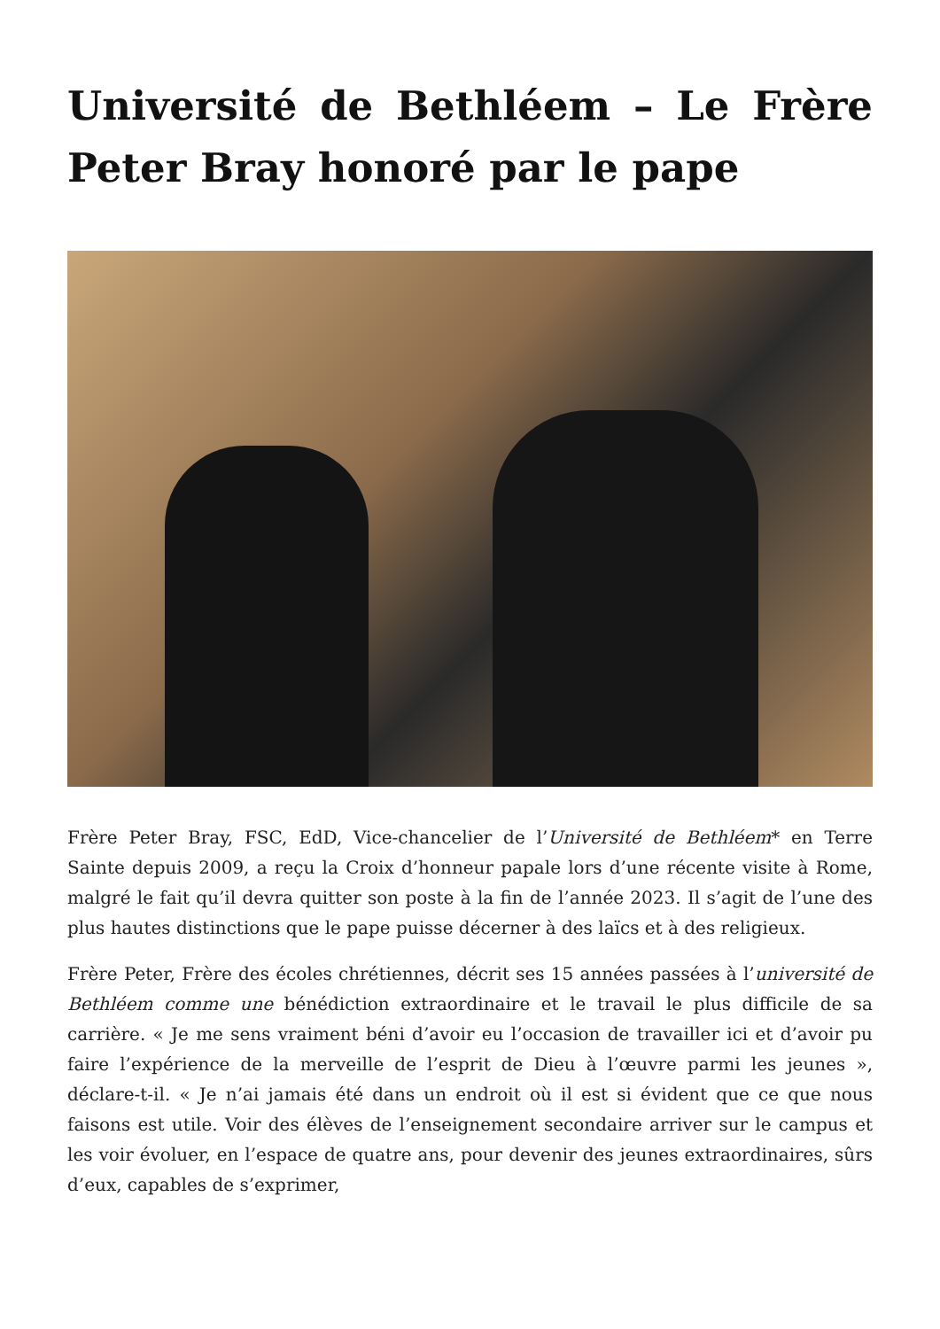Université de Bethléem – Le Frère Peter Bray honoré par le pape
Frère Peter Bray, FSC, EdD, Vice-chancelier de l’Université de Bethléem* en Terre Sainte depuis 2009, a reçu la Croix d’honneur papale lors d’une récente visite à Rome, malgré le fait qu’il devra quitter son poste à la fin de l’année 2023. Il s’agit de l’une des plus hautes distinctions que le pape puisse décerner à des laïcs et à des religieux.
Frère Peter, Frère des écoles chrétiennes, décrit ses 15 années passées à l’université de Bethléem comme une bénédiction extraordinaire et le travail le plus difficile de sa carrière. « Je me sens vraiment béni d’avoir eu l’occasion de travailler ici et d’avoir pu faire l’expérience de la merveille de l’esprit de Dieu à l’œuvre parmi les jeunes », déclare-t-il. « Je n’ai jamais été dans un endroit où il est si évident que ce que nous faisons est utile. Voir des élèves de l’enseignement secondaire arriver sur le campus et les voir évoluer, en l’espace de quatre ans, pour devenir des jeunes extraordinaires, sûrs d’eux, capables de s’exprimer,